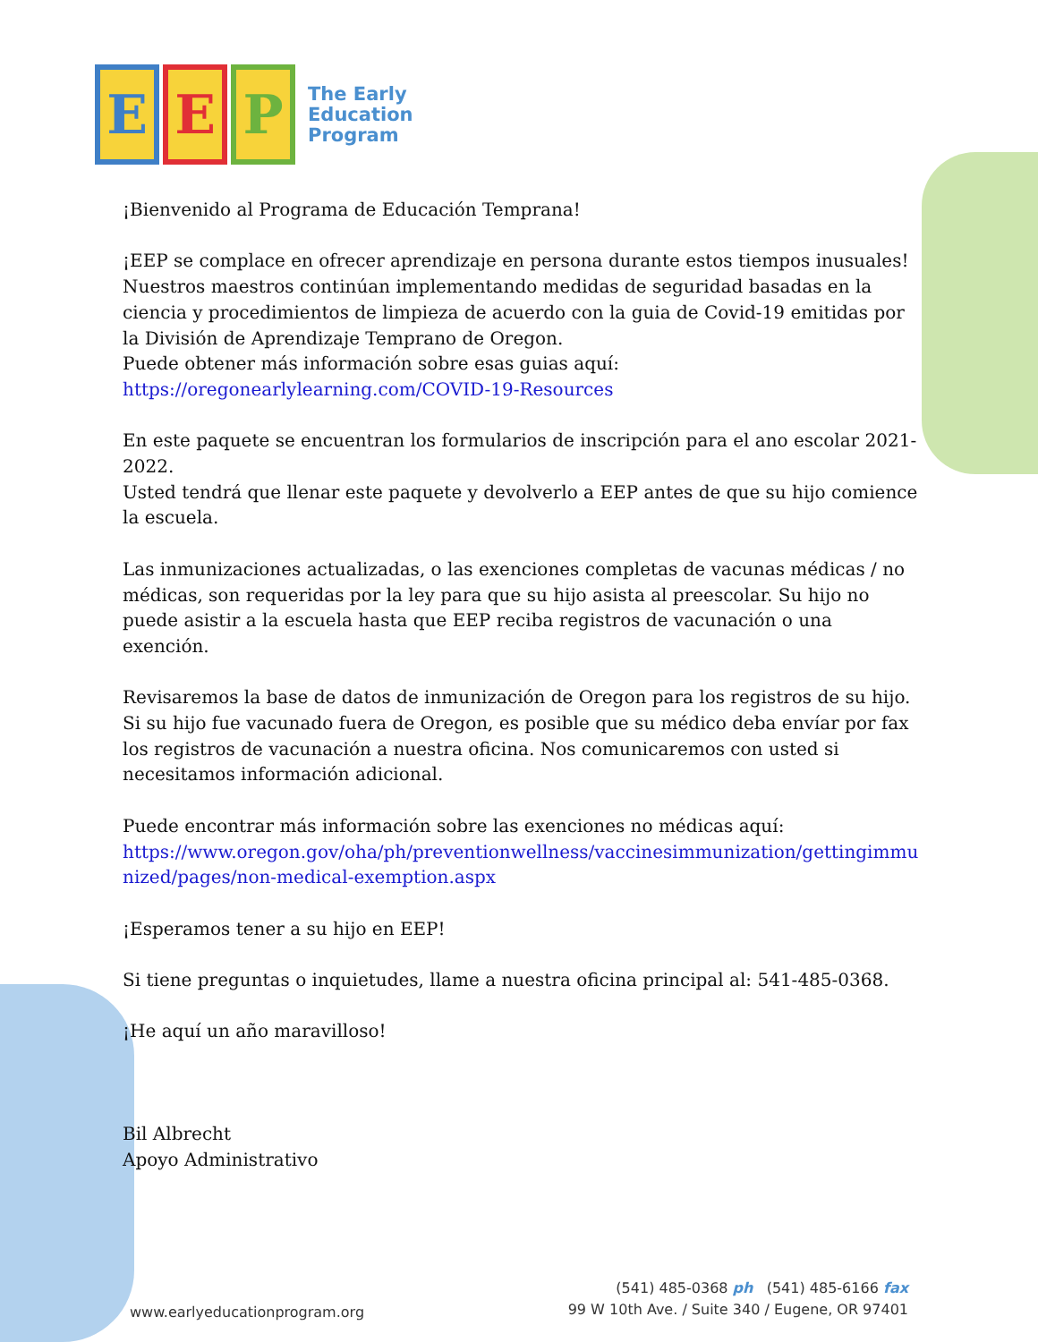E E P
The Early
Education
Program
¡Bienvenido al Programa de Educación Temprana!
¡EEP se complace en ofrecer aprendizaje en persona durante estos tiempos inusuales! Nuestros maestros continúan implementando medidas de seguridad basadas en la ciencia y procedimientos de limpieza de acuerdo con la guia de Covid-19 emitidas por la División de Aprendizaje Temprano de Oregon.
Puede obtener más información sobre esas guias aquí:
https://oregonearlylearning.com/COVID-19-Resources
En este paquete se encuentran los formularios de inscripción para el ano escolar 2021-2022.
Usted tendrá que llenar este paquete y devolverlo a EEP antes de que su hijo comience la escuela.
Las inmunizaciones actualizadas, o las exenciones completas de vacunas médicas / no médicas, son requeridas por la ley para que su hijo asista al preescolar. Su hijo no puede asistir a la escuela hasta que EEP reciba registros de vacunación o una exención.
Revisaremos la base de datos de inmunización de Oregon para los registros de su hijo. Si su hijo fue vacunado fuera de Oregon, es posible que su médico deba envíar por fax los registros de vacunación a nuestra oficina. Nos comunicaremos con usted si necesitamos información adicional.
Puede encontrar más información sobre las exenciones no médicas aquí:
https://www.oregon.gov/oha/ph/preventionwellness/vaccinesimmunization/gettingimmunized/pages/non-medical-exemption.aspx
¡Esperamos tener a su hijo en EEP!
Si tiene preguntas o inquietudes, llame a nuestra oficina principal al: 541-485-0368.
¡He aquí un año maravilloso!
Bil Albrecht
Apoyo Administrativo
www.earlyeducationprogram.org
(541) 485-0368 ph (541) 485-6166 fax
99 W 10th Ave. / Suite 340 / Eugene, OR 97401